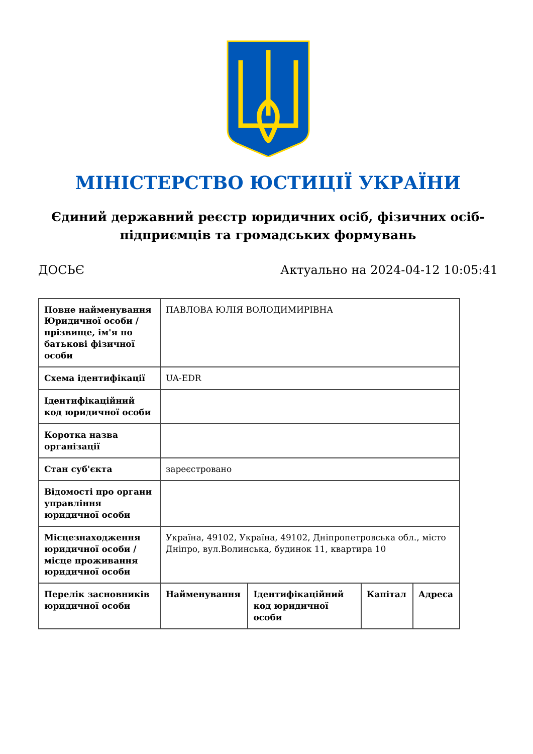МІНІСТЕРСТВО ЮСТИЦІЇ УКРАЇНИ
Єдиний державний реєстр юридичних осіб, фізичних осіб-підприємців та громадських формувань
ДОСЬЄ Актуально на 2024-04-12 10:05:41
| Повне найменування Юридичної особи / прізвище, ім'я по батькові фізичної особи | ПАВЛОВА ЮЛІЯ ВОЛОДИМИРІВНА | | | |
| Схема ідентифікації | UA-EDR | | | |
| Ідентифікаційний код юридичної особи | | | | |
| Коротка назва організації | | | | |
| Стан суб'єкта | зареєстровано | | | |
| Відомості про органи управління юридичної особи | | | | |
| Місцезнаходження юридичної особи / місце проживання юридичної особи | Україна, 49102, Україна, 49102, Дніпропетровська обл., місто Дніпро, вул.Волинська, будинок 11, квартира 10 | | | |
| Перелік засновників юридичної особи | Найменування | Ідентифікаційний код юридичної особи | Капітал | Адреса |